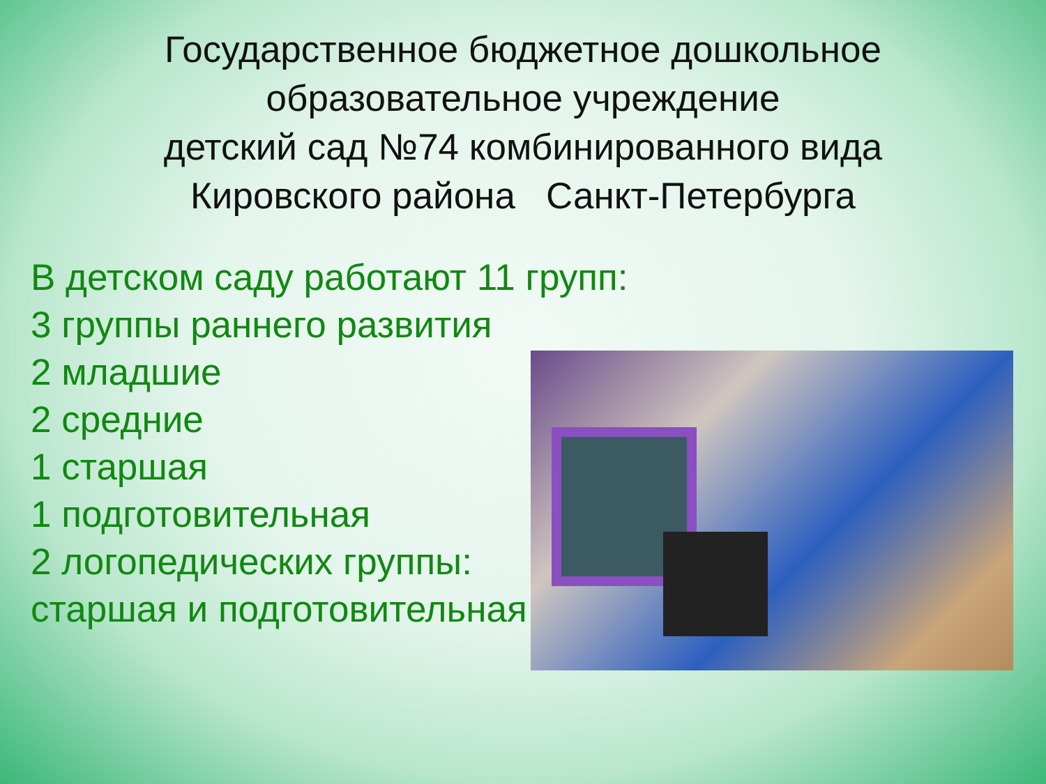Государственное бюджетное дошкольное
образовательное учреждение
детский сад №74 комбинированного вида
Кировского района Санкт-Петербурга
В детском саду работают 11 групп:
3 группы раннего развития
2 младшие
2 средние
1 старшая
1 подготовительная
2 логопедических группы:
старшая и подготовительная